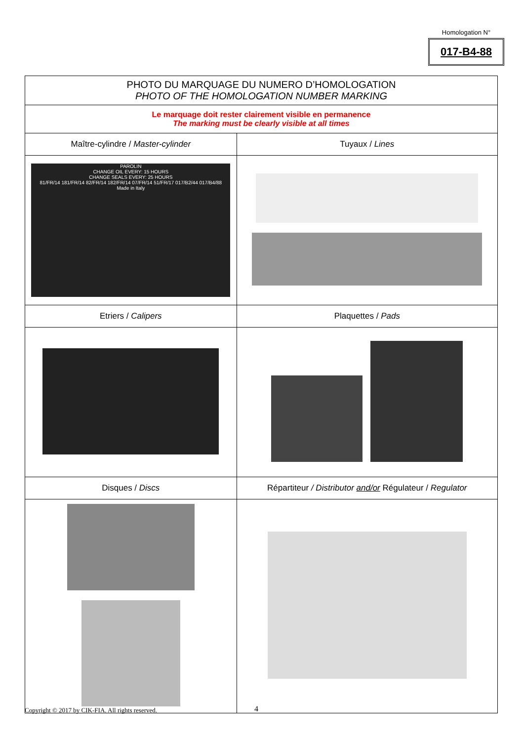Homologation N°
017-B4-88
| PHOTO DU MARQUAGE DU NUMERO D’HOMOLOGATION PHOTO OF THE HOMOLOGATION NUMBER MARKING | |
| Le marquage doit rester clairement visible en permanence The marking must be clearly visible at all times | |
| Maître-cylindre / Master-cylinder | Tuyaux / Lines |
| PAROLIN CHANGE OIL EVERY: 15 HOURS CHANGE SEALS EVERY: 25 HOURS 81/FR/14 181/FR/14 82/FR/14 182/FR/14 07/FR/14 51/FR/17 017/B2/44 017/B4/88 Made in Italy | |
| Etriers / Calipers | Plaquettes / Pads |
| Disques / Discs | Répartiteur / Distributor and/or Régulateur / Regulator |
Copyright © 2017 by CIK-FIA. All rights reserved.
4